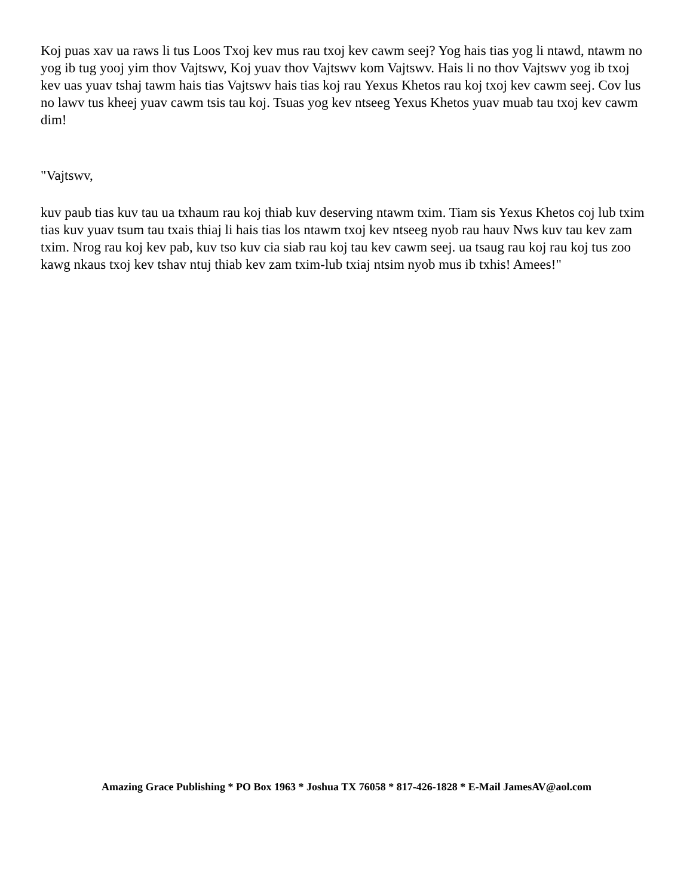Koj puas xav ua raws li tus Loos Txoj kev mus rau txoj kev cawm seej? Yog hais tias yog li ntawd, ntawm no yog ib tug yooj yim thov Vajtswv, Koj yuav thov Vajtswv kom Vajtswv. Hais li no thov Vajtswv yog ib txoj kev uas yuav tshaj tawm hais tias Vajtswv hais tias koj rau Yexus Khetos rau koj txoj kev cawm seej. Cov lus no lawv tus kheej yuav cawm tsis tau koj. Tsuas yog kev ntseeg Yexus Khetos yuav muab tau txoj kev cawm dim!
"Vajtswv,
kuv paub tias kuv tau ua txhaum rau koj thiab kuv deserving ntawm txim. Tiam sis Yexus Khetos coj lub txim tias kuv yuav tsum tau txais thiaj li hais tias los ntawm txoj kev ntseeg nyob rau hauv Nws kuv tau kev zam txim. Nrog rau koj kev pab, kuv tso kuv cia siab rau koj tau kev cawm seej. ua tsaug rau koj rau koj tus zoo kawg nkaus txoj kev tshav ntuj thiab kev zam txim-lub txiaj ntsim nyob mus ib txhis! Amees!"
Amazing Grace Publishing * PO Box 1963 * Joshua TX 76058 * 817-426-1828 * E-Mail JamesAV@aol.com